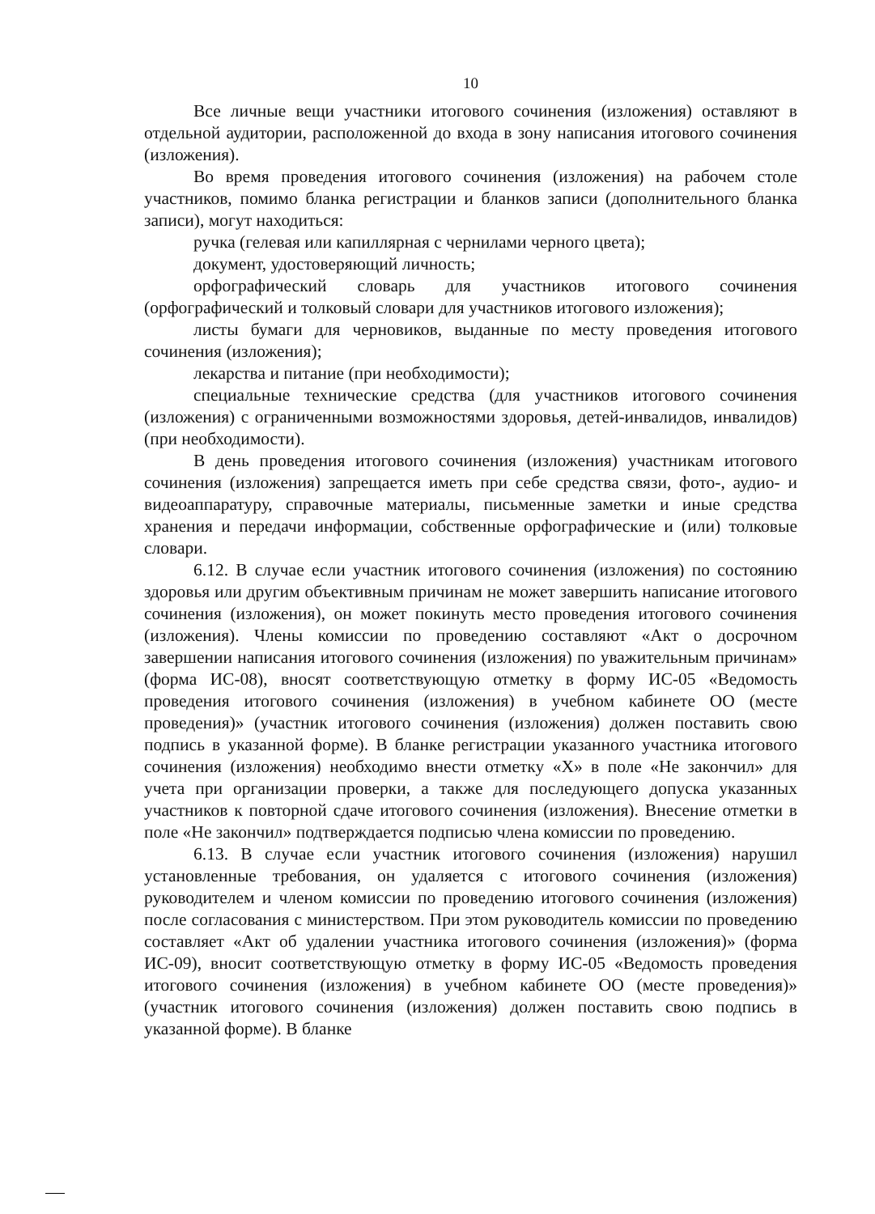10
Все личные вещи участники итогового сочинения (изложения) оставляют в отдельной аудитории, расположенной до входа в зону написания итогового сочинения (изложения).
Во время проведения итогового сочинения (изложения) на рабочем столе участников, помимо бланка регистрации и бланков записи (дополнительного бланка записи), могут находиться:
ручка (гелевая или капиллярная с чернилами черного цвета);
документ, удостоверяющий личность;
орфографический словарь для участников итогового сочинения (орфографический и толковый словари для участников итогового изложения);
листы бумаги для черновиков, выданные по месту проведения итогового сочинения (изложения);
лекарства и питание (при необходимости);
специальные технические средства (для участников итогового сочинения (изложения) с ограниченными возможностями здоровья, детей-инвалидов, инвалидов) (при необходимости).
В день проведения итогового сочинения (изложения) участникам итогового сочинения (изложения) запрещается иметь при себе средства связи, фото-, аудио- и видеоаппаратуру, справочные материалы, письменные заметки и иные средства хранения и передачи информации, собственные орфографические и (или) толковые словари.
6.12. В случае если участник итогового сочинения (изложения) по состоянию здоровья или другим объективным причинам не может завершить написание итогового сочинения (изложения), он может покинуть место проведения итогового сочинения (изложения). Члены комиссии по проведению составляют «Акт о досрочном завершении написания итогового сочинения (изложения) по уважительным причинам» (форма ИС-08), вносят соответствующую отметку в форму ИС-05 «Ведомость проведения итогового сочинения (изложения) в учебном кабинете ОО (месте проведения)» (участник итогового сочинения (изложения) должен поставить свою подпись в указанной форме). В бланке регистрации указанного участника итогового сочинения (изложения) необходимо внести отметку «X» в поле «Не закончил» для учета при организации проверки, а также для последующего допуска указанных участников к повторной сдаче итогового сочинения (изложения). Внесение отметки в поле «Не закончил» подтверждается подписью члена комиссии по проведению.
6.13. В случае если участник итогового сочинения (изложения) нарушил установленные требования, он удаляется с итогового сочинения (изложения) руководителем и членом комиссии по проведению итогового сочинения (изложения) после согласования с министерством. При этом руководитель комиссии по проведению составляет «Акт об удалении участника итогового сочинения (изложения)» (форма ИС-09), вносит соответствующую отметку в форму ИС-05 «Ведомость проведения итогового сочинения (изложения) в учебном кабинете ОО (месте проведения)» (участник итогового сочинения (изложения) должен поставить свою подпись в указанной форме). В бланке